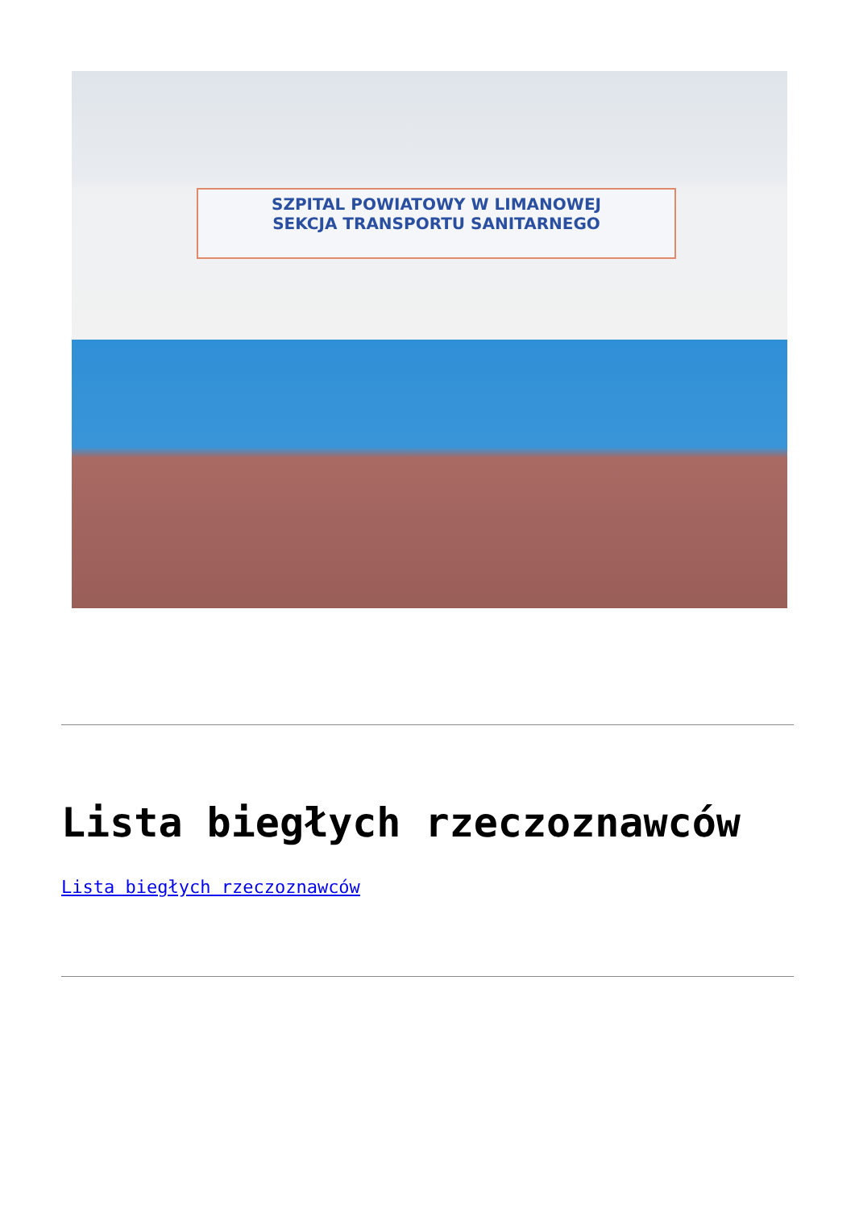SZPITAL POWIATOWY W LIMANOWEJ
SEKCJA TRANSPORTU SANITARNEGO
Lista biegłych rzeczoznawców
Lista biegłych rzeczoznawców